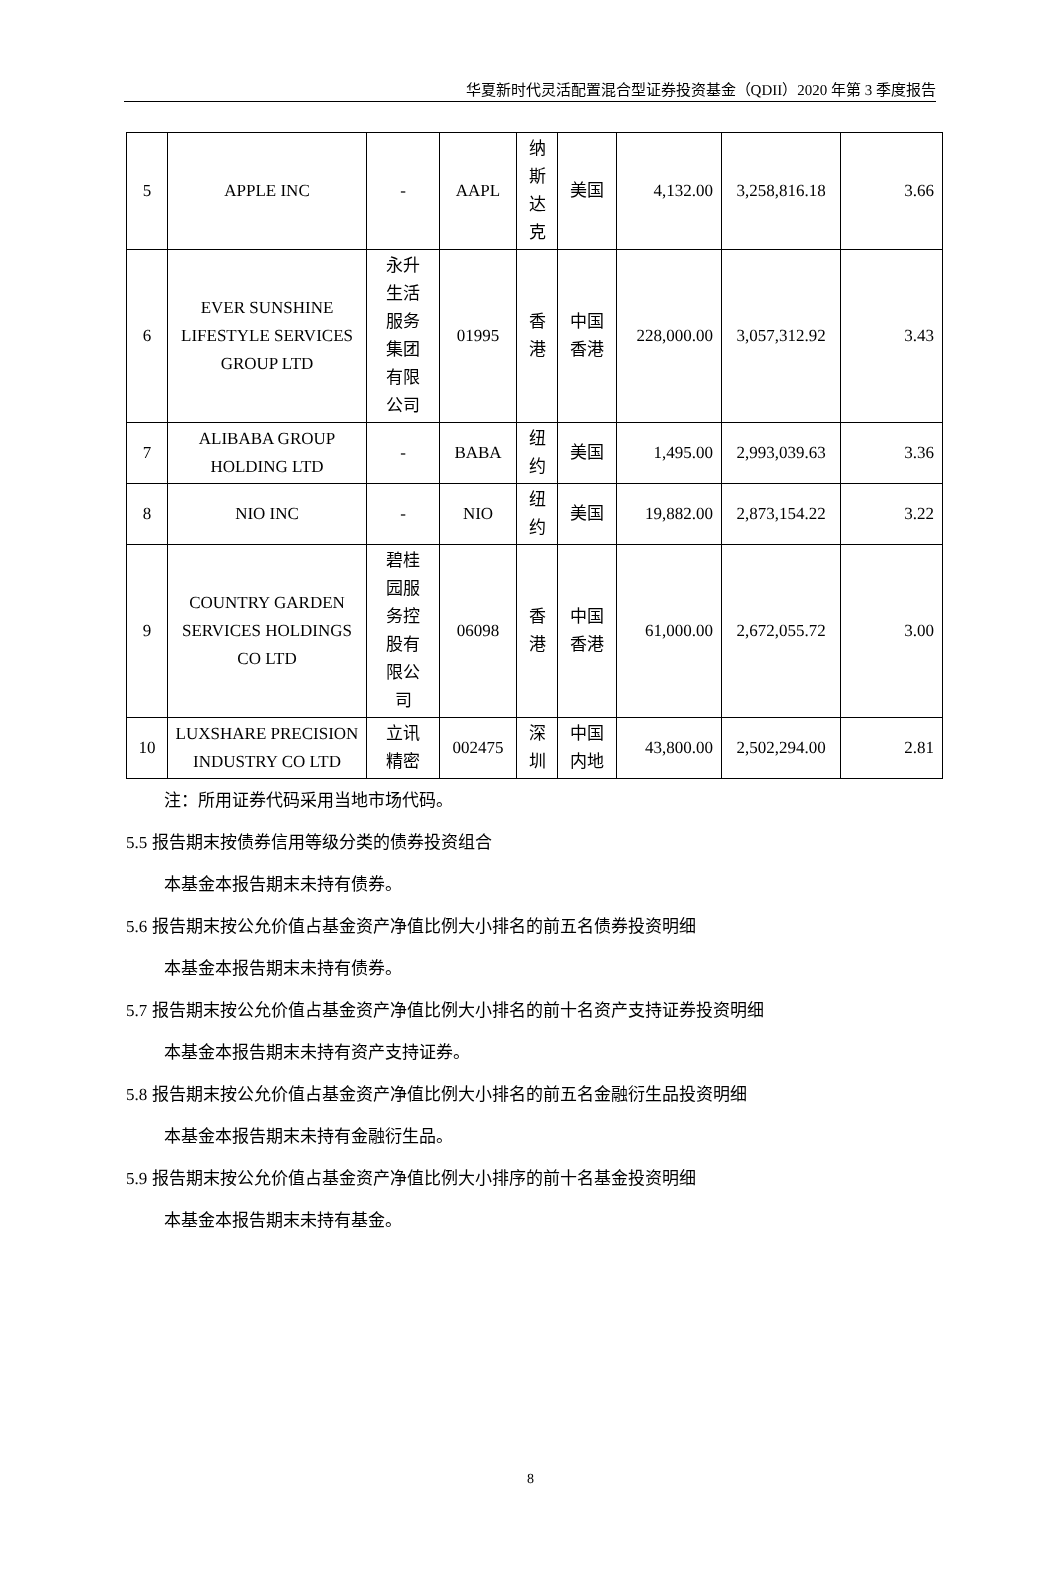华夏新时代灵活配置混合型证券投资基金（QDII）2020 年第 3 季度报告
| 5 | APPLE INC | - | AAPL | 纳 斯 达 克 | 美国 | 4,132.00 | 3,258,816.18 | 3.66 |
| 6 | EVER SUNSHINE LIFESTYLE SERVICES GROUP LTD | 永升 生活 服务 集团 有限 公司 | 01995 | 香 港 | 中国 香港 | 228,000.00 | 3,057,312.92 | 3.43 |
| 7 | ALIBABA GROUP HOLDING LTD | - | BABA | 纽 约 | 美国 | 1,495.00 | 2,993,039.63 | 3.36 |
| 8 | NIO INC | - | NIO | 纽 约 | 美国 | 19,882.00 | 2,873,154.22 | 3.22 |
| 9 | COUNTRY GARDEN SERVICES HOLDINGS CO LTD | 碧桂 园服 务控 股有 限公 司 | 06098 | 香 港 | 中国 香港 | 61,000.00 | 2,672,055.72 | 3.00 |
| 10 | LUXSHARE PRECISION INDUSTRY CO LTD | 立讯 精密 | 002475 | 深 圳 | 中国 内地 | 43,800.00 | 2,502,294.00 | 2.81 |
注：所用证券代码采用当地市场代码。
5.5 报告期末按债券信用等级分类的债券投资组合
本基金本报告期末未持有债券。
5.6 报告期末按公允价值占基金资产净值比例大小排名的前五名债券投资明细
本基金本报告期末未持有债券。
5.7 报告期末按公允价值占基金资产净值比例大小排名的前十名资产支持证券投资明细
本基金本报告期末未持有资产支持证券。
5.8 报告期末按公允价值占基金资产净值比例大小排名的前五名金融衍生品投资明细
本基金本报告期末未持有金融衍生品。
5.9 报告期末按公允价值占基金资产净值比例大小排序的前十名基金投资明细
本基金本报告期末未持有基金。
8